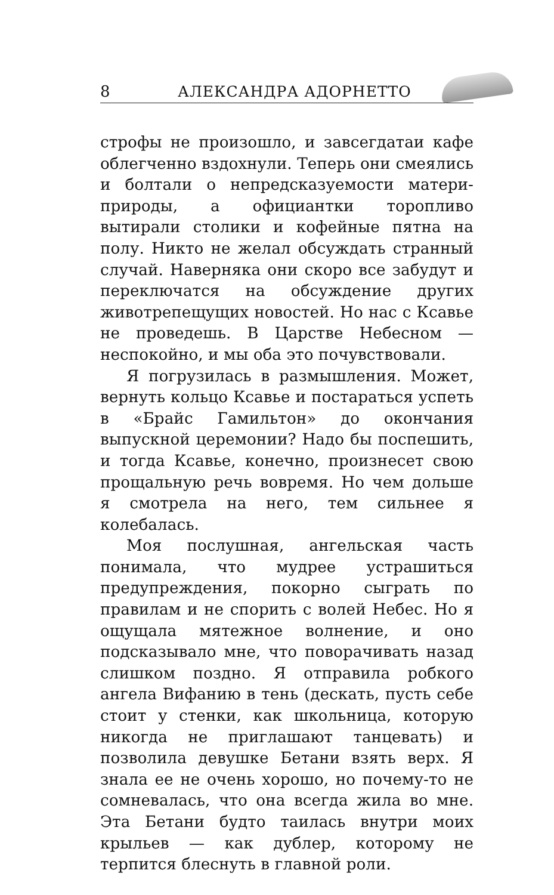8 АЛЕКСАНДРА АДОРНЕТТО
строфы не произошло, и завсегдатаи кафе облегченно вздохнули. Теперь они смеялись и болтали о непредсказуемости матери-природы, а официантки торопливо вытирали столики и кофейные пятна на полу. Никто не желал обсуждать странный случай. Наверняка они скоро все забудут и переключатся на обсуждение других животрепещущих новостей. Но нас с Ксавье не проведешь. В Царстве Небесном — неспокойно, и мы оба это почувствовали.
Я погрузилась в размышления. Может, вернуть кольцо Ксавье и постараться успеть в «Брайс Гамильтон» до окончания выпускной церемонии? Надо бы поспешить, и тогда Ксавье, конечно, произнесет свою прощальную речь вовремя. Но чем дольше я смотрела на него, тем сильнее я колебалась.
Моя послушная, ангельская часть понимала, что мудрее устрашиться предупреждения, покорно сыграть по правилам и не спорить с волей Небес. Но я ощущала мятежное волнение, и оно подсказывало мне, что поворачивать назад слишком поздно. Я отправила робкого ангела Вифанию в тень (дескать, пусть себе стоит у стенки, как школьница, которую никогда не приглашают танцевать) и позволила девушке Бетани взять верх. Я знала ее не очень хорошо, но почему-то не сомневалась, что она всегда жила во мне. Эта Бетани будто таилась внутри моих крыльев — как дублер, которому не терпится блеснуть в главной роли.